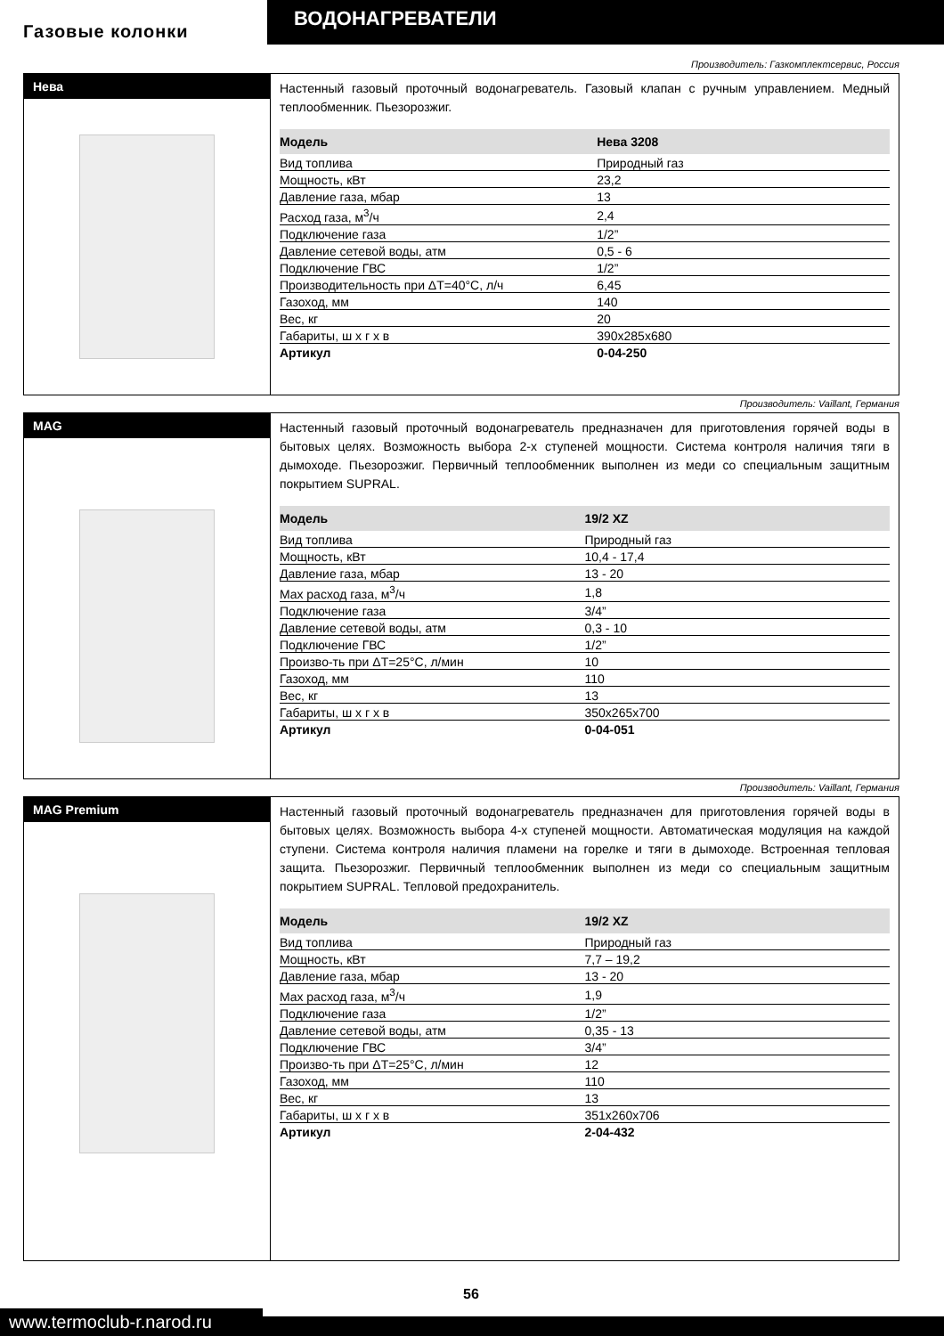ВОДОНАГРЕВАТЕЛИ
Газовые колонки
Производитель: Газкомплектсервис, Россия
Нева
Настенный газовый проточный водонагреватель. Газовый клапан с ручным управлением. Медный теплообменник. Пьезорозжиг.
| Модель | Нева 3208 |
| --- | --- |
| Вид топлива | Природный газ |
| Мощность, кВт | 23,2 |
| Давление газа, мбар | 13 |
| Расход газа, м<sup>3</sup>/ч | 2,4 |
| Подключение газа | 1/2” |
| Давление сетевой воды, атм | 0,5 - 6 |
| Подключение ГВС | 1/2” |
| Производительность при ΔT=40°C, л/ч | 6,45 |
| Газоход, мм | 140 |
| Вес, кг | 20 |
| Габариты, ш х г х в | 390x285x680 |
| Артикул | 0-04-250 |
Производитель: Vaillant, Германия
MAG
Настенный газовый проточный водонагреватель предназначен для приготовления горячей воды в бытовых целях. Возможность выбора 2-х ступеней мощности. Система контроля наличия тяги в дымоходе. Пьезорозжиг. Первичный теплообменник выполнен из меди со специальным защитным покрытием SUPRAL.
| Модель | 19/2 XZ |
| --- | --- |
| Вид топлива | Природный газ |
| Мощность, кВт | 10,4 - 17,4 |
| Давление газа, мбар | 13 - 20 |
| Max расход газа, м<sup>3</sup>/ч | 1,8 |
| Подключение газа | 3/4” |
| Давление сетевой воды, атм | 0,3 - 10 |
| Подключение ГВС | 1/2” |
| Произво-ть при ΔT=25°C, л/мин | 10 |
| Газоход, мм | 110 |
| Вес, кг | 13 |
| Габариты, ш х г х в | 350x265x700 |
| Артикул | 0-04-051 |
Производитель: Vaillant, Германия
MAG Premium
Настенный газовый проточный водонагреватель предназначен для приготовления горячей воды в бытовых целях. Возможность выбора 4-х ступеней мощности. Автоматическая модуляция на каждой ступени. Система контроля наличия пламени на горелке и тяги в дымоходе. Встроенная тепловая защита. Пьезорозжиг. Первичный теплообменник выполнен из меди со специальным защитным покрытием SUPRAL. Тепловой предохранитель.
| Модель | 19/2 XZ |
| --- | --- |
| Вид топлива | Природный газ |
| Мощность, кВт | 7,7 – 19,2 |
| Давление газа, мбар | 13 - 20 |
| Max расход газа, м<sup>3</sup>/ч | 1,9 |
| Подключение газа | 1/2” |
| Давление сетевой воды, атм | 0,35 - 13 |
| Подключение ГВС | 3/4” |
| Произво-ть при ΔT=25°C, л/мин | 12 |
| Газоход, мм | 110 |
| Вес, кг | 13 |
| Габариты, ш х г х в | 351x260x706 |
| Артикул | 2-04-432 |
www.termoclub-r.narod.ru
56